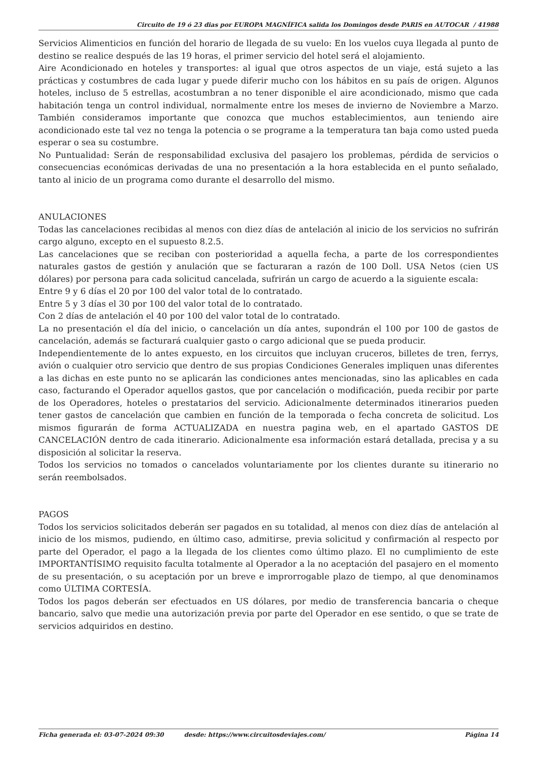Circuito de 19 ó 23 dias por EUROPA MAGNÍFICA salida los Domingos desde PARIS en AUTOCAR / 41988
Servicios Alimenticios en función del horario de llegada de su vuelo: En los vuelos cuya llegada al punto de destino se realice después de las 19 horas, el primer servicio del hotel será el alojamiento.
Aire Acondicionado en hoteles y transportes: al igual que otros aspectos de un viaje, está sujeto a las prácticas y costumbres de cada lugar y puede diferir mucho con los hábitos en su país de origen. Algunos hoteles, incluso de 5 estrellas, acostumbran a no tener disponible el aire acondicionado, mismo que cada habitación tenga un control individual, normalmente entre los meses de invierno de Noviembre a Marzo. También consideramos importante que conozca que muchos establecimientos, aun teniendo aire acondicionado este tal vez no tenga la potencia o se programe a la temperatura tan baja como usted pueda esperar o sea su costumbre.
No Puntualidad: Serán de responsabilidad exclusiva del pasajero los problemas, pérdida de servicios o consecuencias económicas derivadas de una no presentación a la hora establecida en el punto señalado, tanto al inicio de un programa como durante el desarrollo del mismo.
ANULACIONES
Todas las cancelaciones recibidas al menos con diez días de antelación al inicio de los servicios no sufrirán cargo alguno, excepto en el supuesto 8.2.5.
Las cancelaciones que se reciban con posterioridad a aquella fecha, a parte de los correspondientes naturales gastos de gestión y anulación que se facturaran a razón de 100 Doll. USA Netos (cien US dólares) por persona para cada solicitud cancelada, sufrirán un cargo de acuerdo a la siguiente escala:
Entre 9 y 6 días el 20 por 100 del valor total de lo contratado.
Entre 5 y 3 días el 30 por 100 del valor total de lo contratado.
Con 2 días de antelación el 40 por 100 del valor total de lo contratado.
La no presentación el día del inicio, o cancelación un día antes, supondrán el 100 por 100 de gastos de cancelación, además se facturará cualquier gasto o cargo adicional que se pueda producir.
Independientemente de lo antes expuesto, en los circuitos que incluyan cruceros, billetes de tren, ferrys, avión o cualquier otro servicio que dentro de sus propias Condiciones Generales impliquen unas diferentes a las dichas en este punto no se aplicarán las condiciones antes mencionadas, sino las aplicables en cada caso, facturando el Operador aquellos gastos, que por cancelación o modificación, pueda recibir por parte de los Operadores, hoteles o prestatarios del servicio. Adicionalmente determinados itinerarios pueden tener gastos de cancelación que cambien en función de la temporada o fecha concreta de solicitud. Los mismos figurarán de forma ACTUALIZADA en nuestra pagina web, en el apartado GASTOS DE CANCELACIÓN dentro de cada itinerario. Adicionalmente esa información estará detallada, precisa y a su disposición al solicitar la reserva.
Todos los servicios no tomados o cancelados voluntariamente por los clientes durante su itinerario no serán reembolsados.
PAGOS
Todos los servicios solicitados deberán ser pagados en su totalidad, al menos con diez días de antelación al inicio de los mismos, pudiendo, en último caso, admitirse, previa solicitud y confirmación al respecto por parte del Operador, el pago a la llegada de los clientes como último plazo. El no cumplimiento de este IMPORTANTÍSIMO requisito faculta totalmente al Operador a la no aceptación del pasajero en el momento de su presentación, o su aceptación por un breve e improrrogable plazo de tiempo, al que denominamos como ÚLTIMA CORTESÍA.
Todos los pagos deberán ser efectuados en US dólares, por medio de transferencia bancaria o cheque bancario, salvo que medie una autorización previa por parte del Operador en ese sentido, o que se trate de servicios adquiridos en destino.
Ficha generada el: 03-07-2024 09:30 desde: https://www.circuitosdeviajes.com/ Página 14